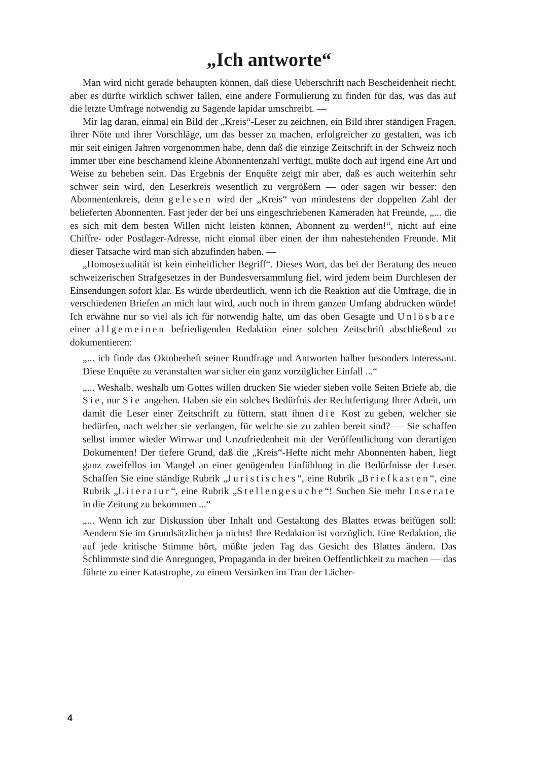„Ich antworte“
Man wird nicht gerade behaupten können, daß diese Ueberschrift nach Bescheidenheit riecht, aber es dürfte wirklich schwer fallen, eine andere Formulierung zu finden für das, was das auf die letzte Umfrage notwendig zu Sagende lapidar umschreibt. —
Mir lag daran, einmal ein Bild der „Kreis“-Leser zu zeichnen, ein Bild ihrer ständigen Fragen, ihrer Nöte und ihrer Vorschläge, um das besser zu machen, erfolgreicher zu gestalten, was ich mir seit einigen Jahren vorgenommen habe, denn daß die einzige Zeitschrift in der Schweiz noch immer über eine beschämend kleine Abonnentenzahl verfügt, müßte doch auf irgend eine Art und Weise zu beheben sein. Das Ergebnis der Enquête zeigt mir aber, daß es auch weiterhin sehr schwer sein wird, den Leserkreis wesentlich zu vergrößern — oder sagen wir besser: den Abonnentenkreis, denn gelesen wird der „Kreis“ von mindestens der doppelten Zahl der belieferten Abonnenten. Fast jeder der bei uns eingeschriebenen Kameraden hat Freunde, „... die es sich mit dem besten Willen nicht leisten können, Abonnent zu werden!“, nicht auf eine Chiffre- oder Postlager-Adresse, nicht einmal über einen der ihm nahestehenden Freunde. Mit dieser Tatsache wird man sich abzufinden haben. —
„Homosexualität ist kein einheitlicher Begriff“. Dieses Wort, das bei der Beratung des neuen schweizerischen Strafgesetzes in der Bundesversammlung fiel, wird jedem beim Durchlesen der Einsendungen sofort klar. Es würde überdeutlich, wenn ich die Reaktion auf die Umfrage, die in verschiedenen Briefen an mich laut wird, auch noch in ihrem ganzen Umfang abdrucken würde! Ich erwähne nur so viel als ich für notwendig halte, um das oben Gesagte und Unlösbare einer allgemeinen befriedigenden Redaktion einer solchen Zeitschrift abschließend zu dokumentieren:
„... ich finde das Oktoberheft seiner Rundfrage und Antworten halber besonders interessant. Diese Enquête zu veranstalten war sicher ein ganz vorzüglicher Einfall ...“
„... Weshalb, weshalb um Gottes willen drucken Sie wieder sieben volle Seiten Briefe ab, die Sie, nur Sie angehen. Haben sie ein solches Bedürfnis der Rechtfertigung Ihrer Arbeit, um damit die Leser einer Zeitschrift zu füttern, statt ihnen die Kost zu geben, welcher sie bedürfen, nach welcher sie verlangen, für welche sie zu zahlen bereit sind? — Sie schaffen selbst immer wieder Wirrwar und Unzufriedenheit mit der Veröffentlichung von derartigen Dokumenten! Der tiefere Grund, daß die „Kreis“-Hefte nicht mehr Abonnenten haben, liegt ganz zweifellos im Mangel an einer genügenden Einfühlung in die Bedürfnisse der Leser. Schaffen Sie eine ständige Rubrik „Juristisches“, eine Rubrik „Briefkasten“, eine Rubrik „Literatur“, eine Rubrik „Stellengesuche“! Suchen Sie mehr Inserate in die Zeitung zu bekommen ...“
„... Wenn ich zur Diskussion über Inhalt und Gestaltung des Blattes etwas beifügen soll: Aendern Sie im Grundsätzlichen ja nichts! Ihre Redaktion ist vorzüglich. Eine Redaktion, die auf jede kritische Stimme hört, müßte jeden Tag das Gesicht des Blattes ändern. Das Schlimmste sind die Anregungen, Propaganda in der breiten Oeffentlichkeit zu machen — das führte zu einer Katastrophe, zu einem Versinken im Tran der Lächer-
4